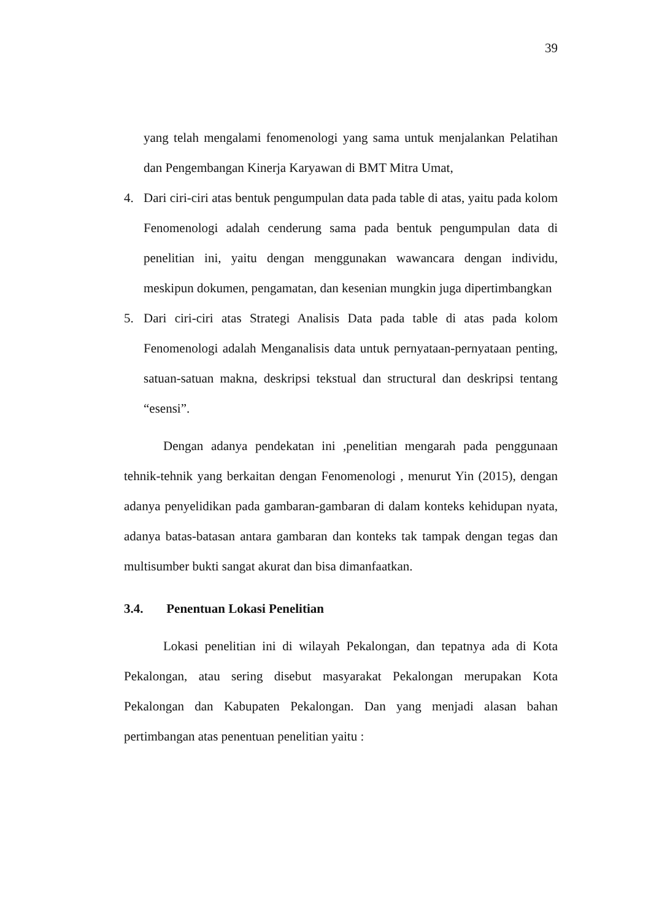39
yang telah mengalami fenomenologi yang sama untuk menjalankan Pelatihan dan Pengembangan Kinerja Karyawan di BMT Mitra Umat,
4. Dari ciri-ciri atas bentuk pengumpulan data pada table di atas, yaitu pada kolom Fenomenologi adalah cenderung sama pada bentuk pengumpulan data di penelitian ini, yaitu dengan menggunakan wawancara dengan individu, meskipun dokumen, pengamatan, dan kesenian mungkin juga dipertimbangkan
5. Dari ciri-ciri atas Strategi Analisis Data pada table di atas pada kolom Fenomenologi adalah Menganalisis data untuk pernyataan-pernyataan penting, satuan-satuan makna, deskripsi tekstual dan structural dan deskripsi tentang “esensi”.
Dengan adanya pendekatan ini ,penelitian mengarah pada penggunaan tehnik-tehnik yang berkaitan dengan Fenomenologi , menurut Yin (2015), dengan adanya penyelidikan pada gambaran-gambaran di dalam konteks kehidupan nyata, adanya batas-batasan antara gambaran dan konteks tak tampak dengan tegas dan multisumber bukti sangat akurat dan bisa dimanfaatkan.
3.4. Penentuan Lokasi Penelitian
Lokasi penelitian ini di wilayah Pekalongan, dan tepatnya ada di Kota Pekalongan, atau sering disebut masyarakat Pekalongan merupakan Kota Pekalongan dan Kabupaten Pekalongan. Dan yang menjadi alasan bahan pertimbangan atas penentuan penelitian yaitu :